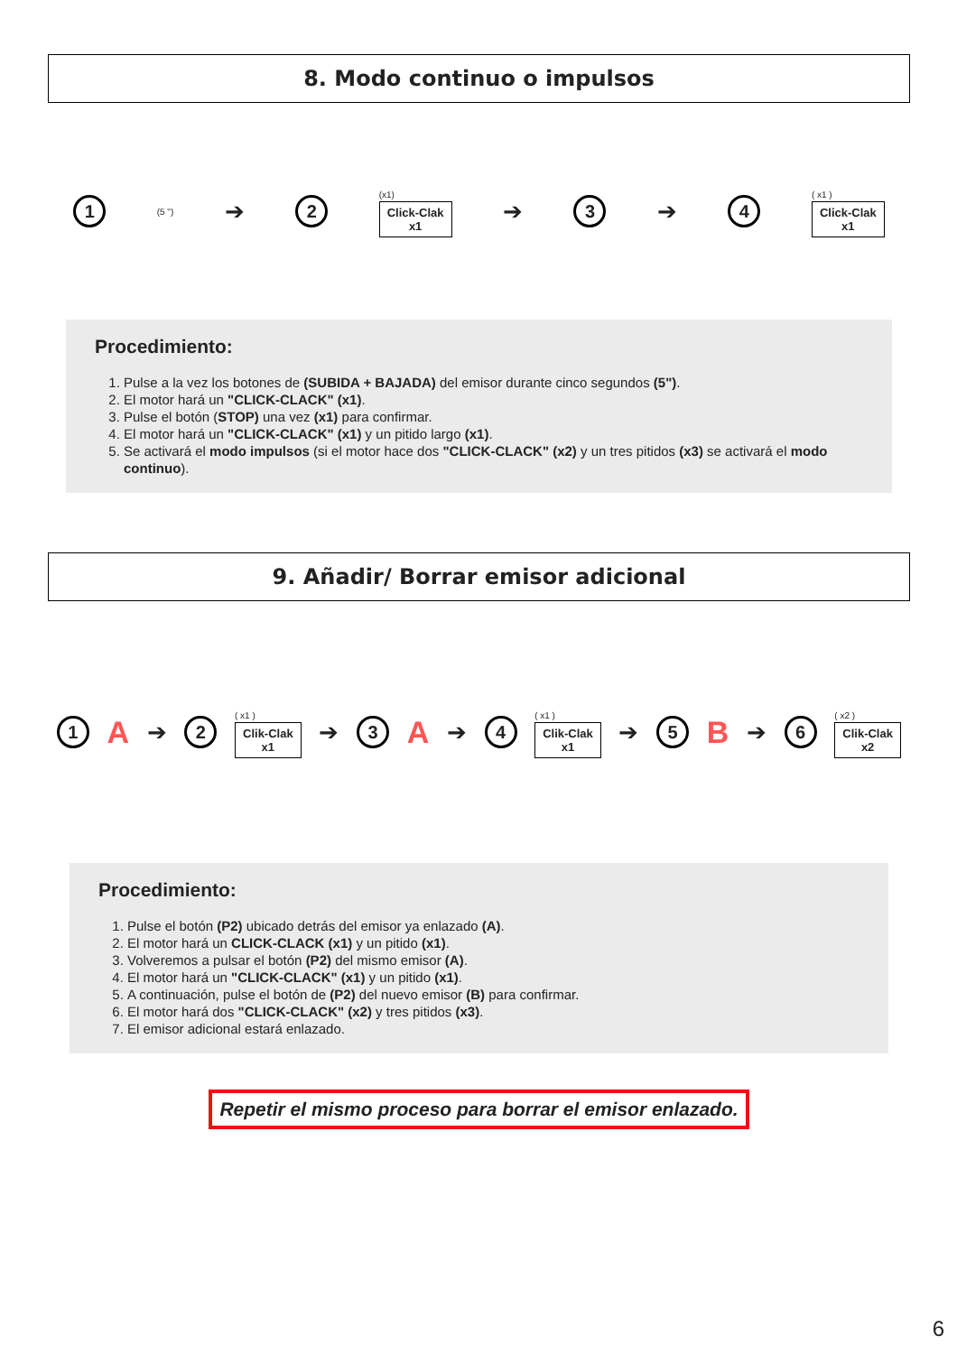8. Modo continuo o impulsos
1
(5 ") ➔
2
(x1)
Click-Clak
x1
➔
3
➔
4
( x1 )
Click-Clak
x1
Procedimiento:
1. Pulse a la vez los botones de (SUBIDA + BAJADA) del emisor durante cinco segundos (5").
2. El motor hará un "CLICK-CLACK" (x1).
3. Pulse el botón (STOP) una vez (x1) para confirmar.
4. El motor hará un "CLICK-CLACK" (x1) y un pitido largo (x1).
5. Se activará el modo impulsos (si el motor hace dos "CLICK-CLACK" (x2) y un tres pitidos (x3) se activará el modo continuo).
9. Añadir/ Borrar emisor adicional
1
A ➔
2
( x1 )
Clik-Clak
x1
➔
3
A ➔
4
( x1 )
Clik-Clak
x1
➔
5
B ➔
6
( x2 )
Clik-Clak
x2
Procedimiento:
1. Pulse el botón (P2) ubicado detrás del emisor ya enlazado (A).
2. El motor hará un CLICK-CLACK (x1) y un pitido (x1).
3. Volveremos a pulsar el botón (P2) del mismo emisor (A).
4. El motor hará un "CLICK-CLACK" (x1) y un pitido (x1).
5. A continuación, pulse el botón de (P2) del nuevo emisor (B) para confirmar.
6. El motor hará dos "CLICK-CLACK" (x2) y tres pitidos (x3).
7. El emisor adicional estará enlazado.
Repetir el mismo proceso para borrar el emisor enlazado.
6